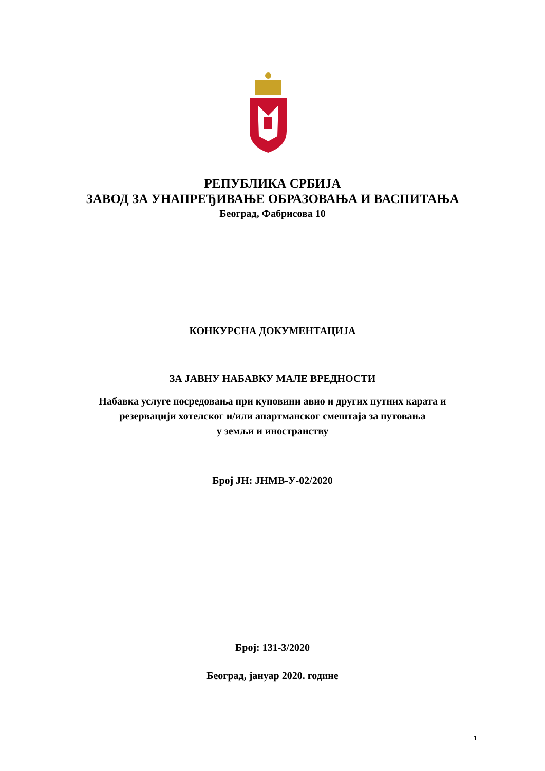РЕПУБЛИКА СРБИЈА
ЗАВОД ЗА УНАПРЕЂИВАЊЕ ОБРАЗОВАЊА И ВАСПИТАЊА
Београд, Фабрисова 10
КОНКУРСНА ДОКУМЕНТАЦИЈА
ЗА ЈАВНУ НАБАВКУ МАЛЕ ВРЕДНОСТИ
Набавка услуге посредовања при куповини авио и других путних карата и
резервацији хотелског и/или апартманског смештаја за путовања
у земљи и иностранству
Број ЈН: ЈНМВ-У-02/2020
Број: 131-3/2020
Београд, јануар 2020. године
1